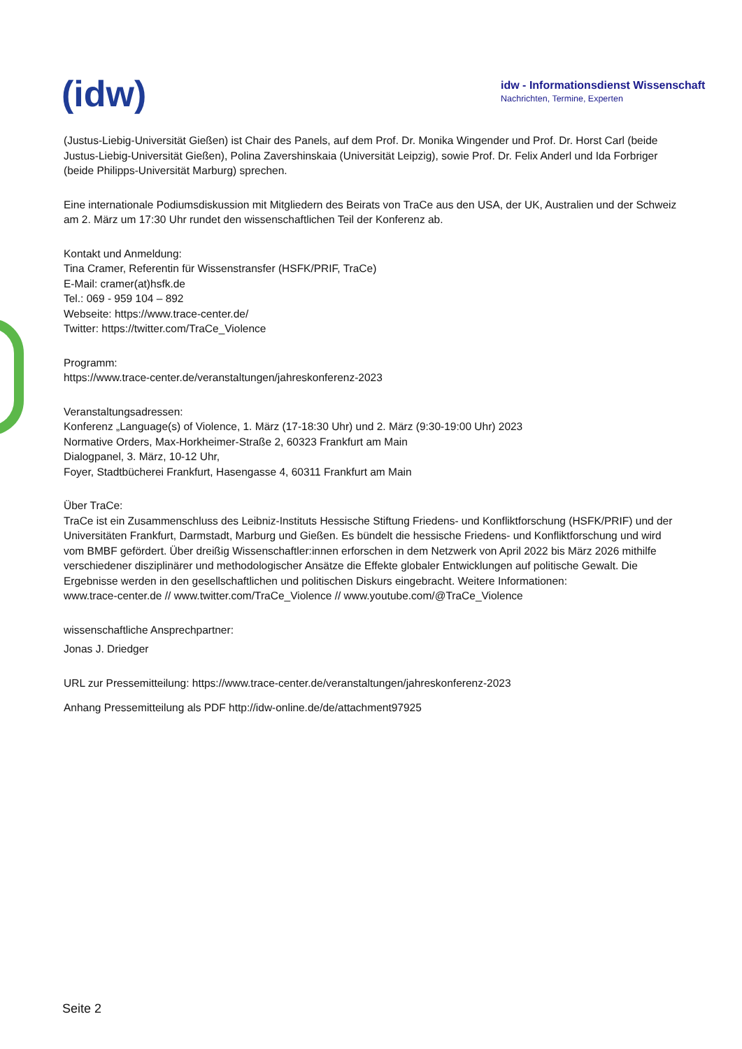(idw)
idw - Informationsdienst Wissenschaft
Nachrichten, Termine, Experten
(Justus-Liebig-Universität Gießen) ist Chair des Panels, auf dem Prof. Dr. Monika Wingender und Prof. Dr. Horst Carl (beide Justus-Liebig-Universität Gießen), Polina Zavershinskaia (Universität Leipzig), sowie Prof. Dr. Felix Anderl und Ida Forbriger (beide Philipps-Universität Marburg) sprechen.
Eine internationale Podiumsdiskussion mit Mitgliedern des Beirats von TraCe aus den USA, der UK, Australien und der Schweiz am 2. März um 17:30 Uhr rundet den wissenschaftlichen Teil der Konferenz ab.
Kontakt und Anmeldung:
Tina Cramer, Referentin für Wissenstransfer (HSFK/PRIF, TraCe)
E-Mail: cramer(at)hsfk.de
Tel.: 069 - 959 104 – 892
Webseite: https://www.trace-center.de/
Twitter: https://twitter.com/TraCe_Violence
Programm:
https://www.trace-center.de/veranstaltungen/jahreskonferenz-2023
Veranstaltungsadressen:
Konferenz „Language(s) of Violence, 1. März (17-18:30 Uhr) und 2. März (9:30-19:00 Uhr) 2023
Normative Orders, Max-Horkheimer-Straße 2, 60323 Frankfurt am Main
Dialogpanel, 3. März, 10-12 Uhr,
Foyer, Stadtbücherei Frankfurt, Hasengasse 4, 60311 Frankfurt am Main
Über TraCe:
TraCe ist ein Zusammenschluss des Leibniz-Instituts Hessische Stiftung Friedens- und Konfliktforschung (HSFK/PRIF) und der Universitäten Frankfurt, Darmstadt, Marburg und Gießen. Es bündelt die hessische Friedens- und Konfliktforschung und wird vom BMBF gefördert. Über dreißig Wissenschaftler:innen erforschen in dem Netzwerk von April 2022 bis März 2026 mithilfe verschiedener disziplinärer und methodologischer Ansätze die Effekte globaler Entwicklungen auf politische Gewalt. Die Ergebnisse werden in den gesellschaftlichen und politischen Diskurs eingebracht. Weitere Informationen:
www.trace-center.de // www.twitter.com/TraCe_Violence // www.youtube.com/@TraCe_Violence
wissenschaftliche Ansprechpartner:
Jonas J. Driedger
URL zur Pressemitteilung: https://www.trace-center.de/veranstaltungen/jahreskonferenz-2023
Anhang Pressemitteilung als PDF http://idw-online.de/de/attachment97925
Seite 2